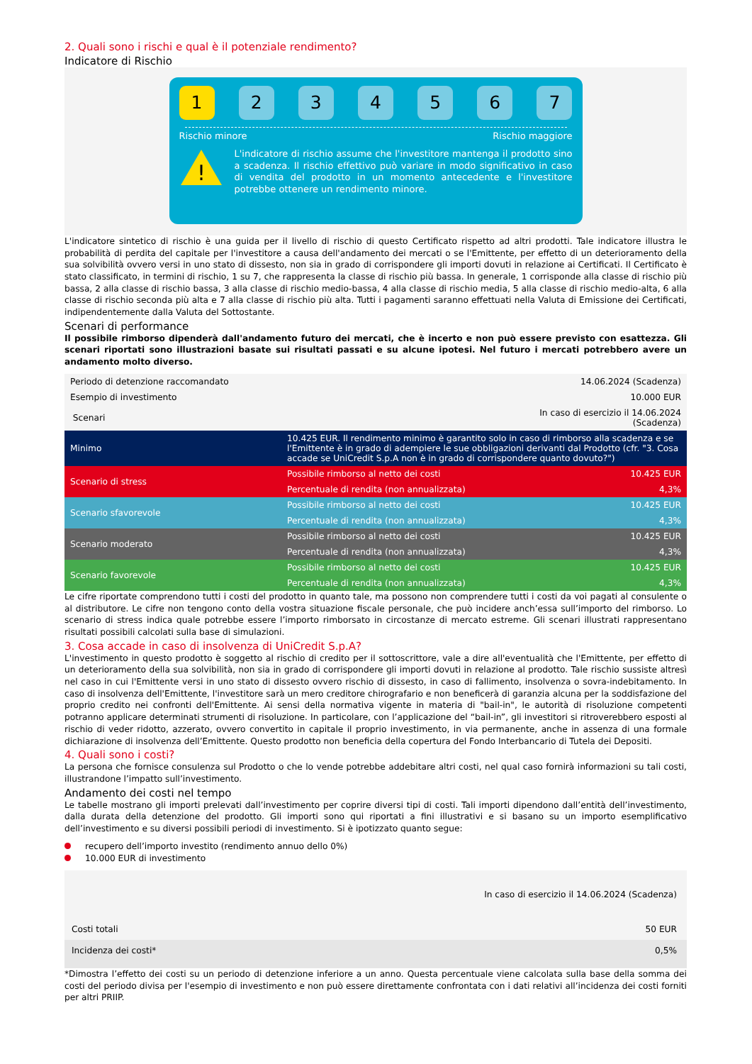2. Quali sono i rischi e qual è il potenziale rendimento?
Indicatore di Rischio
1 2 3 4 5 6 7
Rischio minore Rischio maggiore
!
L'indicatore di rischio assume che l'investitore mantenga il prodotto sino a scadenza. Il rischio effettivo può variare in modo significativo in caso di vendita del prodotto in un momento antecedente e l'investitore potrebbe ottenere un rendimento minore.
L'indicatore sintetico di rischio è una guida per il livello di rischio di questo Certificato rispetto ad altri prodotti. Tale indicatore illustra le probabilità di perdita del capitale per l'investitore a causa dell'andamento dei mercati o se l'Emittente, per effetto di un deterioramento della sua solvibilità ovvero versi in uno stato di dissesto, non sia in grado di corrispondere gli importi dovuti in relazione ai Certificati. Il Certificato è stato classificato, in termini di rischio, 1 su 7, che rappresenta la classe di rischio più bassa. In generale, 1 corrisponde alla classe di rischio più bassa, 2 alla classe di rischio bassa, 3 alla classe di rischio medio-bassa, 4 alla classe di rischio media, 5 alla classe di rischio medio-alta, 6 alla classe di rischio seconda più alta e 7 alla classe di rischio più alta. Tutti i pagamenti saranno effettuati nella Valuta di Emissione dei Certificati, indipendentemente dalla Valuta del Sottostante.
Scenari di performance
Il possibile rimborso dipenderà dall'andamento futuro dei mercati, che è incerto e non può essere previsto con esattezza. Gli scenari riportati sono illustrazioni basate sui risultati passati e su alcune ipotesi. Nel futuro i mercati potrebbero avere un andamento molto diverso.
| Periodo di detenzione raccomandato | | 14.06.2024 (Scadenza) |
| Esempio di investimento | | 10.000 EUR |
| Scenari | | In caso di esercizio il 14.06.2024 (Scadenza) |
| Minimo | 10.425 EUR. Il rendimento minimo è garantito solo in caso di rimborso alla scadenza e se l'Emittente è in grado di adempiere le sue obbligazioni derivanti dal Prodotto (cfr. "3. Cosa accade se UniCredit S.p.A non è in grado di corrispondere quanto dovuto?") | |
| Scenario di stress | Possibile rimborso al netto dei costi | 10.425 EUR |
| | Percentuale di rendita (non annualizzata) | 4,3% |
| Scenario sfavorevole | Possibile rimborso al netto dei costi | 10.425 EUR |
| | Percentuale di rendita (non annualizzata) | 4,3% |
| Scenario moderato | Possibile rimborso al netto dei costi | 10.425 EUR |
| | Percentuale di rendita (non annualizzata) | 4,3% |
| Scenario favorevole | Possibile rimborso al netto dei costi | 10.425 EUR |
| | Percentuale di rendita (non annualizzata) | 4,3% |
Le cifre riportate comprendono tutti i costi del prodotto in quanto tale, ma possono non comprendere tutti i costi da voi pagati al consulente o al distributore. Le cifre non tengono conto della vostra situazione fiscale personale, che può incidere anch’essa sull’importo del rimborso. Lo scenario di stress indica quale potrebbe essere l’importo rimborsato in circostanze di mercato estreme. Gli scenari illustrati rappresentano risultati possibili calcolati sulla base di simulazioni.
3. Cosa accade in caso di insolvenza di UniCredit S.p.A?
L'investimento in questo prodotto è soggetto al rischio di credito per il sottoscrittore, vale a dire all'eventualità che l'Emittente, per effetto di un deterioramento della sua solvibilità, non sia in grado di corrispondere gli importi dovuti in relazione al prodotto. Tale rischio sussiste altresì nel caso in cui l'Emittente versi in uno stato di dissesto ovvero rischio di dissesto, in caso di fallimento, insolvenza o sovra-indebitamento. In caso di insolvenza dell'Emittente, l'investitore sarà un mero creditore chirografario e non beneficerà di garanzia alcuna per la soddisfazione del proprio credito nei confronti dell'Emittente. Ai sensi della normativa vigente in materia di "bail-in", le autorità di risoluzione competenti potranno applicare determinati strumenti di risoluzione. In particolare, con l’applicazione del “bail-in”, gli investitori si ritroverebbero esposti al rischio di veder ridotto, azzerato, ovvero convertito in capitale il proprio investimento, in via permanente, anche in assenza di una formale dichiarazione di insolvenza dell’Emittente. Questo prodotto non beneficia della copertura del Fondo Interbancario di Tutela dei Depositi.
4. Quali sono i costi?
La persona che fornisce consulenza sul Prodotto o che lo vende potrebbe addebitare altri costi, nel qual caso fornirà informazioni su tali costi, illustrandone l’impatto sull’investimento.
Andamento dei costi nel tempo
Le tabelle mostrano gli importi prelevati dall’investimento per coprire diversi tipi di costi. Tali importi dipendono dall’entità dell’investimento, dalla durata della detenzione del prodotto. Gli importi sono qui riportati a fini illustrativi e si basano su un importo esemplificativo dell’investimento e su diversi possibili periodi di investimento. Si è ipotizzato quanto segue:
recupero dell’importo investito (rendimento annuo dello 0%)
10.000 EUR di investimento
| | In caso di esercizio il 14.06.2024 (Scadenza) |
| Costi totali | 50 EUR |
| Incidenza dei costi* | 0,5% |
*Dimostra l’effetto dei costi su un periodo di detenzione inferiore a un anno. Questa percentuale viene calcolata sulla base della somma dei costi del periodo divisa per l'esempio di investimento e non può essere direttamente confrontata con i dati relativi all’incidenza dei costi forniti per altri PRIIP.